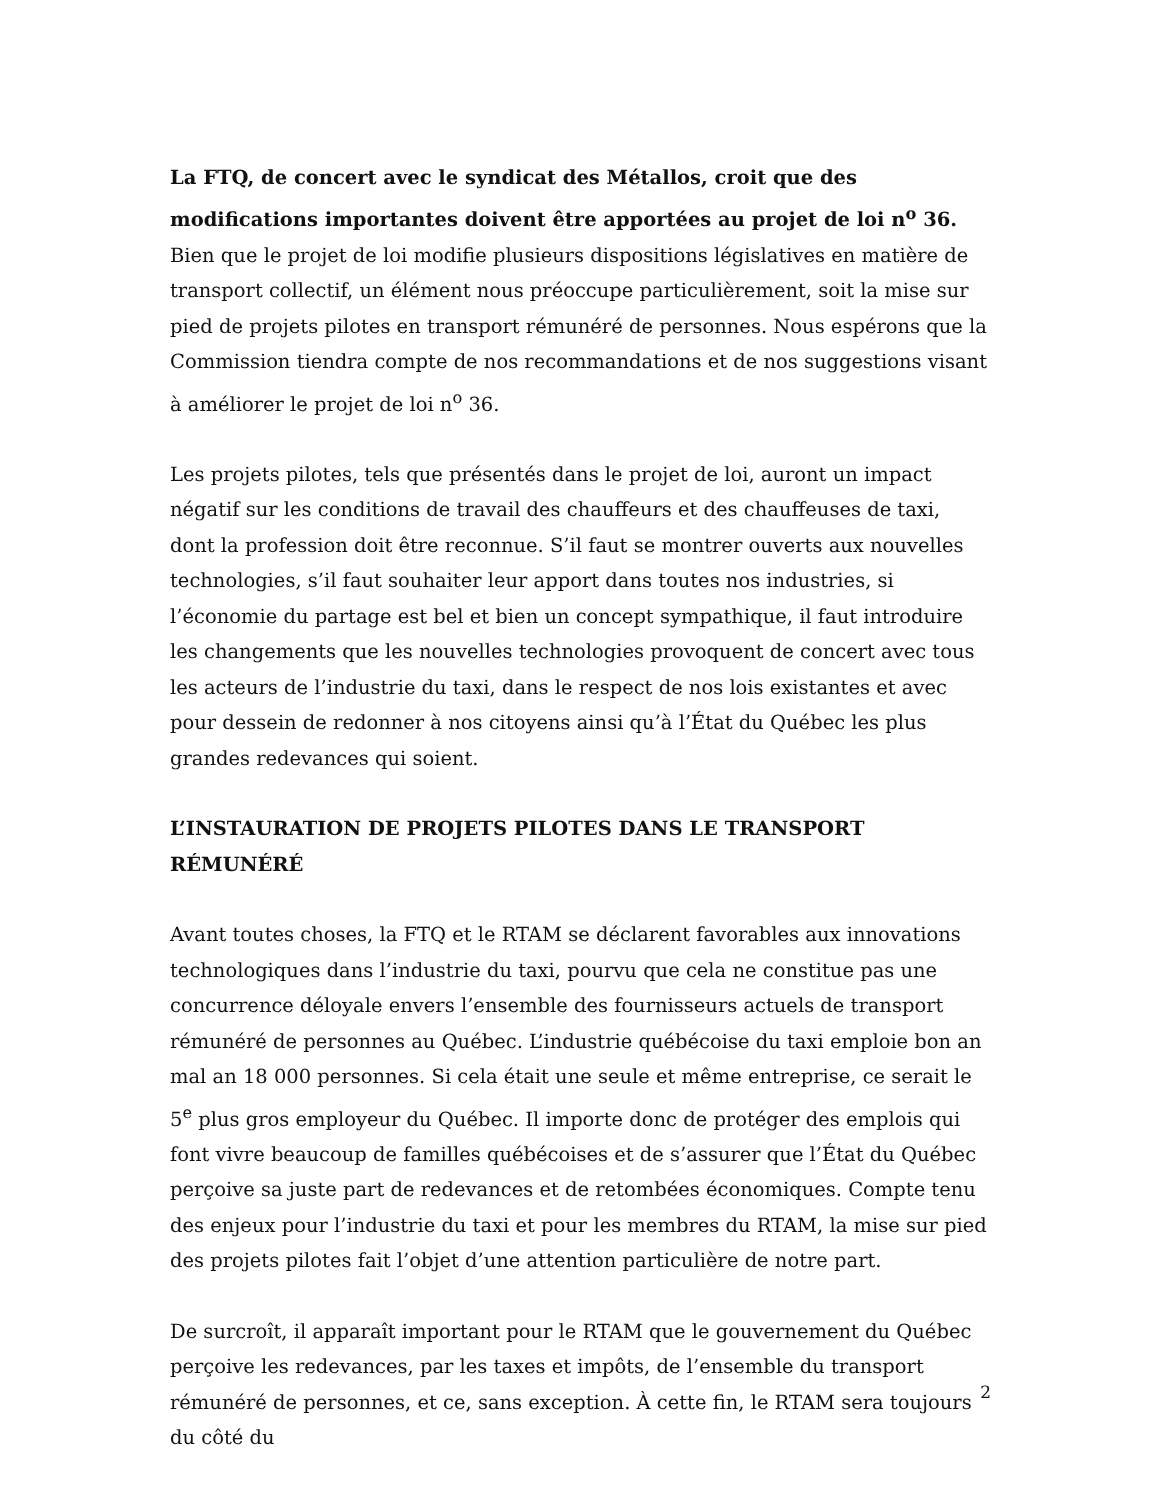La FTQ, de concert avec le syndicat des Métallos, croit que des modifications importantes doivent être apportées au projet de loi n<sup>o</sup> 36. Bien que le projet de loi modifie plusieurs dispositions législatives en matière de transport collectif, un élément nous préoccupe particulièrement, soit la mise sur pied de projets pilotes en transport rémunéré de personnes. Nous espérons que la Commission tiendra compte de nos recommandations et de nos suggestions visant à améliorer le projet de loi n<sup>o</sup> 36.
Les projets pilotes, tels que présentés dans le projet de loi, auront un impact négatif sur les conditions de travail des chauffeurs et des chauffeuses de taxi, dont la profession doit être reconnue. S’il faut se montrer ouverts aux nouvelles technologies, s’il faut souhaiter leur apport dans toutes nos industries, si l’économie du partage est bel et bien un concept sympathique, il faut introduire les changements que les nouvelles technologies provoquent de concert avec tous les acteurs de l’industrie du taxi, dans le respect de nos lois existantes et avec pour dessein de redonner à nos citoyens ainsi qu’à l’État du Québec les plus grandes redevances qui soient.
L’INSTAURATION DE PROJETS PILOTES DANS LE TRANSPORT RÉMUNÉRÉ
Avant toutes choses, la FTQ et le RTAM se déclarent favorables aux innovations technologiques dans l’industrie du taxi, pourvu que cela ne constitue pas une concurrence déloyale envers l’ensemble des fournisseurs actuels de transport rémunéré de personnes au Québec. L’industrie québécoise du taxi emploie bon an mal an 18 000 personnes. Si cela était une seule et même entreprise, ce serait le 5<sup>e</sup> plus gros employeur du Québec. Il importe donc de protéger des emplois qui font vivre beaucoup de familles québécoises et de s’assurer que l’État du Québec perçoive sa juste part de redevances et de retombées économiques. Compte tenu des enjeux pour l’industrie du taxi et pour les membres du RTAM, la mise sur pied des projets pilotes fait l’objet d’une attention particulière de notre part.
De surcroît, il apparaît important pour le RTAM que le gouvernement du Québec perçoive les redevances, par les taxes et impôts, de l’ensemble du transport rémunéré de personnes, et ce, sans exception. À cette fin, le RTAM sera toujours du côté du
2